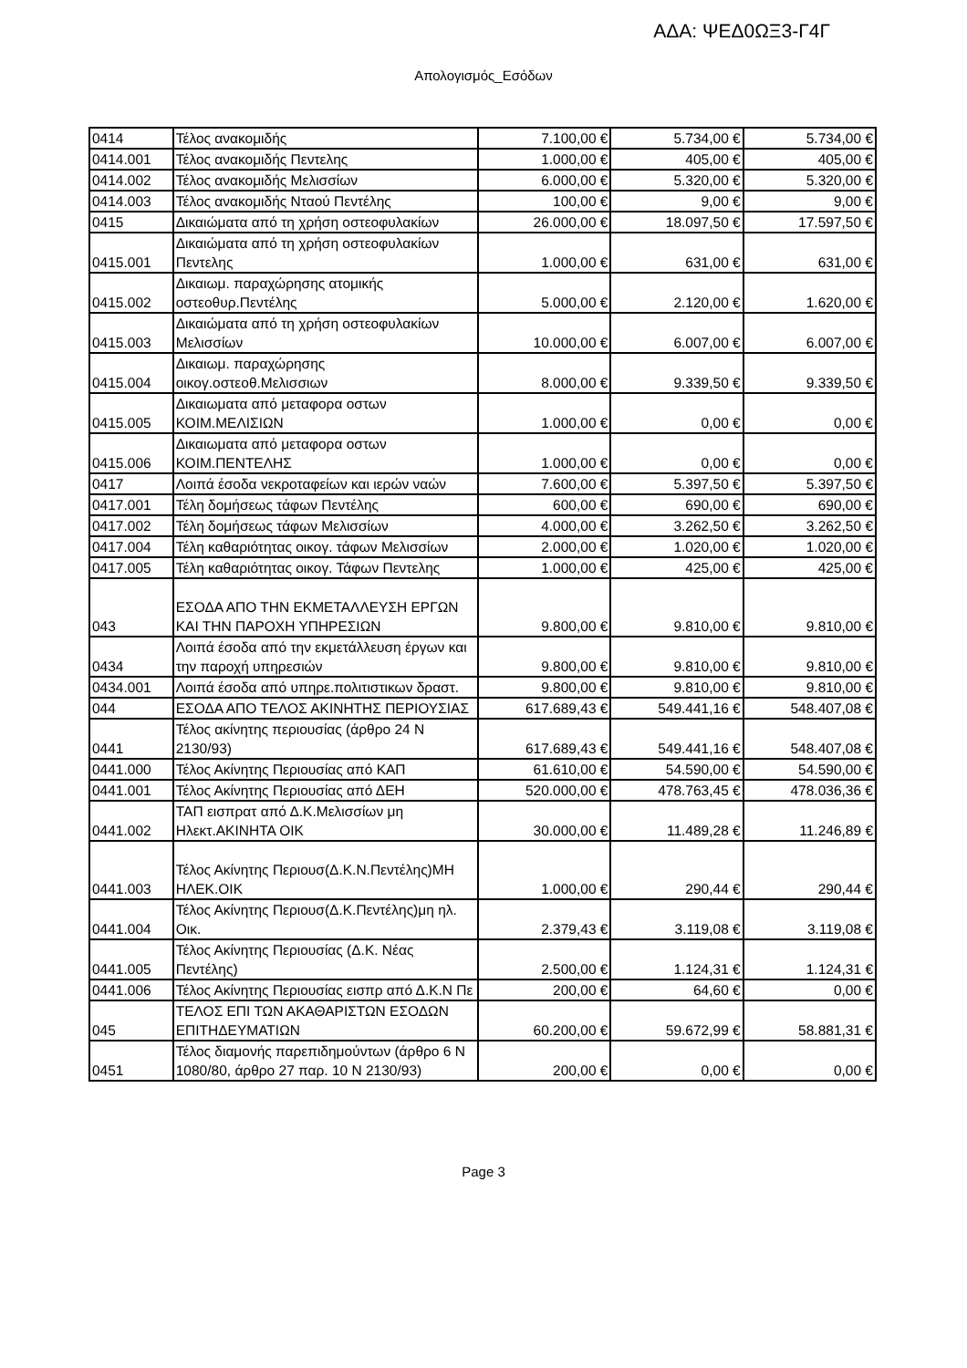ΑΔΑ: ΨΕΔ0ΩΞ3-Γ4Γ
Απολογισμός_Εσόδων
| 0414 | Τέλος ανακομιδής | 7.100,00 € | 5.734,00 € | 5.734,00 € |
| 0414.001 | Τέλος ανακομιδής Πεντελης | 1.000,00 € | 405,00 € | 405,00 € |
| 0414.002 | Τέλος ανακομιδής Μελισσίων | 6.000,00 € | 5.320,00 € | 5.320,00 € |
| 0414.003 | Τέλος ανακομιδής Νταού Πεντέλης | 100,00 € | 9,00 € | 9,00 € |
| 0415 | Δικαιώματα από τη χρήση οστεοφυλακίων | 26.000,00 € | 18.097,50 € | 17.597,50 € |
| 0415.001 | Δικαιώματα από τη χρήση οστεοφυλακίων Πεντελης | 1.000,00 € | 631,00 € | 631,00 € |
| 0415.002 | Δικαιωμ. παραχώρησης ατομικής οστεοθυρ.Πεντέλης | 5.000,00 € | 2.120,00 € | 1.620,00 € |
| 0415.003 | Δικαιώματα από τη χρήση οστεοφυλακίων Μελισσίων | 10.000,00 € | 6.007,00 € | 6.007,00 € |
| 0415.004 | Δικαιωμ. παραχώρησης οικογ.οστεοθ.Μελισσιων | 8.000,00 € | 9.339,50 € | 9.339,50 € |
| 0415.005 | Δικαιωματα από μεταφορα οστων ΚΟΙΜ.ΜΕΛΙΣΙΩΝ | 1.000,00 € | 0,00 € | 0,00 € |
| 0415.006 | Δικαιωματα από μεταφορα οστων ΚΟΙΜ.ΠΕΝΤΕΛΗΣ | 1.000,00 € | 0,00 € | 0,00 € |
| 0417 | Λοιπά έσοδα νεκροταφείων και ιερών ναών | 7.600,00 € | 5.397,50 € | 5.397,50 € |
| 0417.001 | Τέλη δομήσεως τάφων Πεντέλης | 600,00 € | 690,00 € | 690,00 € |
| 0417.002 | Τέλη δομήσεως τάφων Μελισσίων | 4.000,00 € | 3.262,50 € | 3.262,50 € |
| 0417.004 | Τέλη καθαριότητας οικογ. τάφων Μελισσίων | 2.000,00 € | 1.020,00 € | 1.020,00 € |
| 0417.005 | Τέλη καθαριότητας οικογ. Τάφων Πεντελης | 1.000,00 € | 425,00 € | 425,00 € |
| 043 | ΕΣΟΔΑ ΑΠΟ ΤΗΝ ΕΚΜΕΤΑΛΛΕΥΣΗ ΕΡΓΩΝ ΚΑΙ ΤΗΝ ΠΑΡΟΧΗ ΥΠΗΡΕΣΙΩΝ | 9.800,00 € | 9.810,00 € | 9.810,00 € |
| 0434 | Λοιπά έσοδα από την εκμετάλλευση έργων και την παροχή υπηρεσιών | 9.800,00 € | 9.810,00 € | 9.810,00 € |
| 0434.001 | Λοιπά έσοδα από υπηρε.πολιτιστικων δραστ. | 9.800,00 € | 9.810,00 € | 9.810,00 € |
| 044 | ΕΣΟΔΑ ΑΠΟ ΤΕΛΟΣ ΑΚΙΝΗΤΗΣ ΠΕΡΙΟΥΣΙΑΣ | 617.689,43 € | 549.441,16 € | 548.407,08 € |
| 0441 | Τέλος ακίνητης περιουσίας (άρθρο 24 Ν 2130/93) | 617.689,43 € | 549.441,16 € | 548.407,08 € |
| 0441.000 | Τέλος Ακίνητης Περιουσίας από ΚΑΠ | 61.610,00 € | 54.590,00 € | 54.590,00 € |
| 0441.001 | Τέλος Ακίνητης Περιουσίας από ΔΕΗ | 520.000,00 € | 478.763,45 € | 478.036,36 € |
| 0441.002 | ΤΑΠ εισπρατ από Δ.Κ.Μελισσίων μη Ηλεκτ.ΑΚΙΝΗΤΑ ΟΙΚ | 30.000,00 € | 11.489,28 € | 11.246,89 € |
| 0441.003 | Τέλος Ακίνητης Περιουσ(Δ.Κ.Ν.Πεντέλης)ΜΗ ΗΛΕΚ.ΟΙΚ | 1.000,00 € | 290,44 € | 290,44 € |
| 0441.004 | Τέλος Ακίνητης Περιουσ(Δ.Κ.Πεντέλης)μη ηλ. Οικ. | 2.379,43 € | 3.119,08 € | 3.119,08 € |
| 0441.005 | Τέλος Ακίνητης Περιουσίας (Δ.Κ. Νέας Πεντέλης) | 2.500,00 € | 1.124,31 € | 1.124,31 € |
| 0441.006 | Τέλος Ακίνητης Περιουσίας εισπρ από Δ.Κ.Ν Πε | 200,00 € | 64,60 € | 0,00 € |
| 045 | ΤΕΛΟΣ ΕΠΙ ΤΩΝ ΑΚΑΘΑΡΙΣΤΩΝ ΕΣΟΔΩΝ ΕΠΙΤΗΔΕΥΜΑΤΙΩΝ | 60.200,00 € | 59.672,99 € | 58.881,31 € |
| 0451 | Τέλος διαμονής παρεπιδημούντων (άρθρο 6 Ν 1080/80, άρθρο 27 παρ. 10 Ν 2130/93) | 200,00 € | 0,00 € | 0,00 € |
Page 3